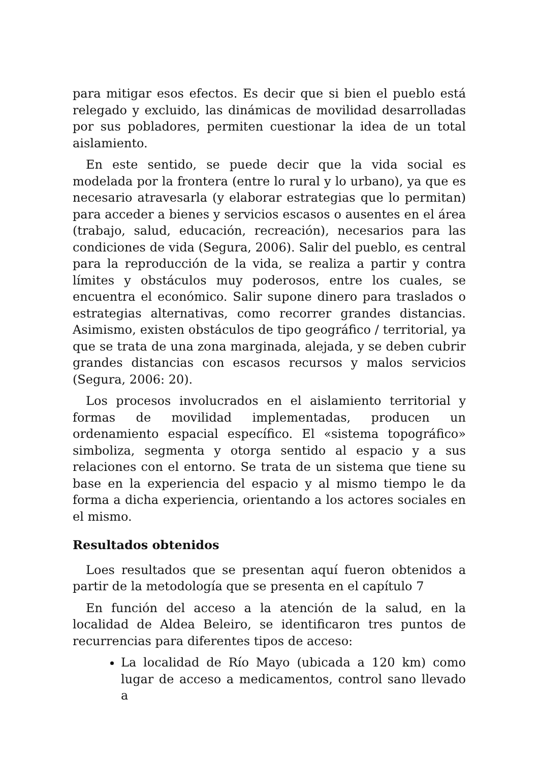para mitigar esos efectos. Es decir que si bien el pueblo está relegado y excluido, las dinámicas de movilidad desarrolladas por sus pobladores, permiten cuestionar la idea de un total aislamiento.
En este sentido, se puede decir que la vida social es modelada por la frontera (entre lo rural y lo urbano), ya que es necesario atravesarla (y elaborar estrategias que lo permitan) para acceder a bienes y servicios escasos o ausentes en el área (trabajo, salud, educación, recreación), necesarios para las condiciones de vida (Segura, 2006). Salir del pueblo, es central para la reproducción de la vida, se realiza a partir y contra límites y obstáculos muy poderosos, entre los cuales, se encuentra el económico. Salir supone dinero para traslados o estrategias alternativas, como recorrer grandes distancias. Asimismo, existen obstáculos de tipo geográfico / territorial, ya que se trata de una zona marginada, alejada, y se deben cubrir grandes distancias con escasos recursos y malos servicios (Segura, 2006: 20).
Los procesos involucrados en el aislamiento territorial y formas de movilidad implementadas, producen un ordenamiento espacial específico. El «sistema topográfico» simboliza, segmenta y otorga sentido al espacio y a sus relaciones con el entorno. Se trata de un sistema que tiene su base en la experiencia del espacio y al mismo tiempo le da forma a dicha experiencia, orientando a los actores sociales en el mismo.
Resultados obtenidos
Loes resultados que se presentan aquí fueron obtenidos a partir de la metodología que se presenta en el capítulo 7
En función del acceso a la atención de la salud, en la localidad de Aldea Beleiro, se identificaron tres puntos de recurrencias para diferentes tipos de acceso:
La localidad de Río Mayo (ubicada a 120 km) como lugar de acceso a medicamentos, control sano llevado a